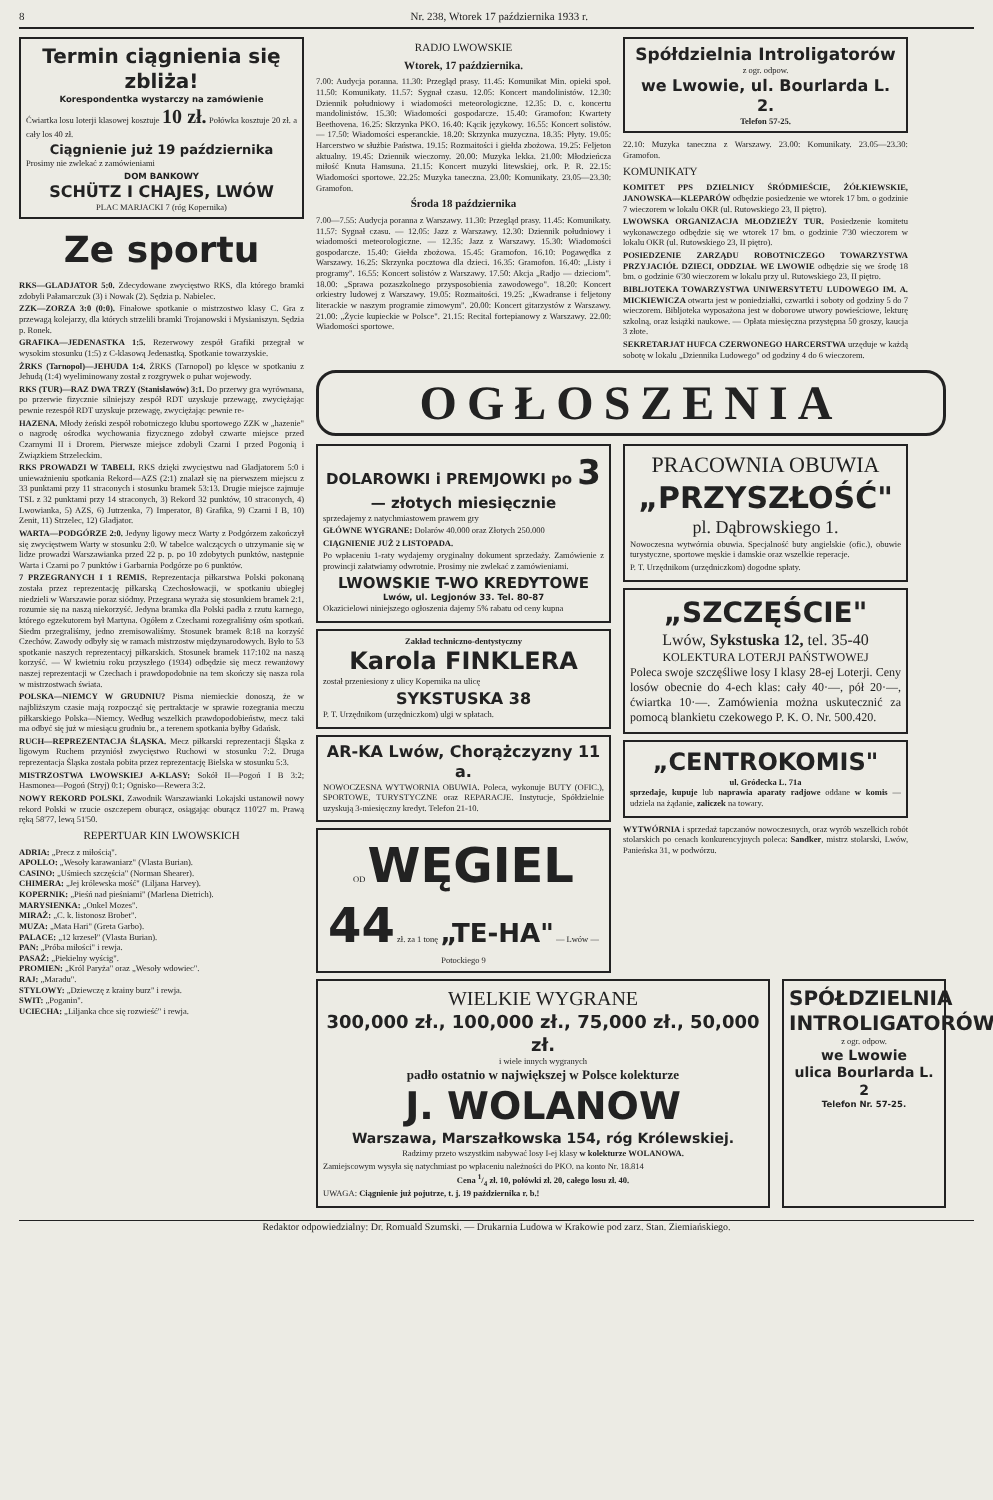8 Nr. 238, Wtorek 17 października 1933 r.
Termin ciągnienia się zbliża!
Korespondentka wystarczy na zamówienie
Ćwiartka losu loterji klasowej kosztuje 10 zł. Połówka kosztuje 20 zł. a cały los 40 zł.
Ciągnienie już 19 października
Prosimy nie zwlekać z zamówieniami
DOM BANKOWY
SCHÜTZ I CHAJES, LWÓW
PLAC MARJACKI 7 (róg Kopernika)
Ze sportu
RKS—GLADJATOR 5:0. Zdecydowane zwycięstwo RKS, dla którego bramki zdobyli Pałamarczuk (3) i Nowak (2). Sędzia p. Nabielec.
ZZK—ZORZA 3:0 (0:0). Finałowe spotkanie o mistrzostwo klasy C. Gra z przewagą kolejarzy, dla których strzelili bramki Trojanowski i Mysianiszyn. Sędzia p. Ronek.
GRAFIKA—JEDENASTKA 1:5. Rezerwowy zespół Grafiki przegrał w wysokim stosunku (1:5) z C-klasową Jedenastką. Spotkanie towarzyskie.
ŻRKS (Tarnopol)—JEHUDA 1:4. ŻRKS (Tarnopol) po klęsce w spotkaniu z Jehudą (1:4) wyeliminowany został z rozgrywek o puhar wojewody.
RKS (TUR)—RAZ DWA TRZY (Stanisławów) 3:1. Do przerwy gra wyrównana, po przerwie fizycznie silniejszy zespół RDT uzyskuje przewagę, zwyciężając pewnie rezespół RDT uzyskuje przewagę, zwyciężając pewnie re-
HAZENA. Młody żeński zespół robotniczego klubu sportowego ZZK w „hazenie" o nagrodę ośrodka wychowania fizycznego zdobył czwarte miejsce przed Czarnymi II i Drorem. Pierwsze miejsce zdobyli Czarni I przed Pogonią i Związkiem Strzeleckim.
RKS PROWADZI W TABELI. RKS dzięki zwycięstwu nad Gladjatorem 5:0 i unieważnieniu spotkania Rekord—AZS (2:1) znalazł się na pierwszem miejscu z 33 punktami przy 11 straconych i stosunku bramek 53:13. Drugie miejsce zajmuje TSL z 32 punktami przy 14 straconych, 3) Rekord 32 punktów, 10 straconych, 4) Lwowianka, 5) AZS, 6) Jutrzenka, 7) Imperator, 8) Grafika, 9) Czarni I B, 10) Zenit, 11) Strzelec, 12) Gladjator.
WARTA—PODGÓRZE 2:0. Jedyny ligowy mecz Warty z Podgórzem zakończył się zwycięstwem Warty w stosunku 2:0. W tabelce walczących o utrzymanie się w lidze prowadzi Warszawianka przed 22 p. p. po 10 zdobytych punktów, następnie Warta i Czarni po 7 punktów i Garbarnia Podgórze po 6 punktów.
7 PRZEGRANYCH I 1 REMIS. Reprezentacja piłkarstwa Polski pokonaną została przez reprezentację piłkarską Czechosłowacji, w spotkaniu ubiegłej niedzieli w Warszawie poraz siódmy. Przegrana wyraża się stosunkiem bramek 2:1, rozumie się na naszą niekorzyść. Jedyna bramka dla Polski padła z rzutu karnego, którego egzekutorem był Martyna. Ogółem z Czechami rozegraliśmy ośm spotkań. Siedm przegraliśmy, jedno zremisowaliśmy. Stosunek bramek 8:18 na korzyść Czechów. Zawody odbyły się w ramach mistrzostw międzynarodowych. Było to 53 spotkanie naszych reprezentacyj piłkarskich. Stosunek bramek 117:102 na naszą korzyść. — W kwietniu roku przyszłego (1934) odbędzie się mecz rewanżowy naszej reprezentacji w Czechach i prawdopodobnie na tem skończy się nasza rola w mistrzostwach świata.
POLSKA—NIEMCY W GRUDNIU? Pisma niemieckie donoszą, że w najbliższym czasie mają rozpocząć się pertraktacje w sprawie rozegrania meczu piłkarskiego Polska—Niemcy. Według wszelkich prawdopodobieństw, mecz taki ma odbyć się już w miesiącu grudniu br., a terenem spotkania byłby Gdańsk.
RUCH—REPREZENTACJA ŚLĄSKA. Mecz piłkarski reprezentacji Śląska z ligowym Ruchem przyniósł zwycięstwo Ruchowi w stosunku 7:2. Druga reprezentacja Śląska została pobita przez reprezentację Bielska w stosunku 5:3.
MISTRZOSTWA LWOWSKIEJ A-KLASY: Sokół II—Pogoń I B 3:2; Hasmonea—Pogoń (Stryj) 0:1; Ognisko—Rewera 3:2.
NOWY REKORD POLSKI. Zawodnik Warszawianki Lokajski ustanowił nowy rekord Polski w rzucie oszczepem oburącz, osiągając oburącz 110'27 m. Prawą ręką 58'77, lewą 51'50.
REPERTUAR KIN LWOWSKICH
ADRIA: „Precz z miłością".
APOLLO: „Wesoły karawaniarz" (Vlasta Burian).
CASINO: „Uśmiech szczęścia" (Norman Shearer).
CHIMERA: „Jej królewska mość" (Liljana Harvey).
KOPERNIK: „Pieśń nad pieśniami" (Marlena Dietrich).
MARYSIENKA: „Onkel Mozes".
MIRAŻ: „C. k. listonosz Brobet".
MUZA: „Mata Hari" (Greta Garbo).
PALACE: „12 krzeseł" (Vlasta Burian).
PAN: „Próba miłości" i rewja.
PASAŻ: „Piekielny wyścig".
PROMIEN: „Król Paryża" oraz „Wesoły wdowiec".
RAJ: „Maradu".
STYLOWY: „Dziewczę z krainy burz" i rewja.
SWIT: „Poganin".
UCIECHA: „Liljanka chce się rozwieść" i rewja.
RADJO LWOWSKIE
Wtorek, 17 października.
7.00: Audycja poranna. 11.30: Przegląd prasy. 11.45: Komunikat Min. opieki społ. 11.50: Komunikaty. 11.57: Sygnał czasu. 12.05: Koncert mandolinistów. 12.30: Dziennik południowy i wiadomości meteorologiczne. 12.35: D. c. koncertu mandolinistów. 15.30: Wiadomości gospodarcze. 15.40: Gramofon: Kwartety Beethovena. 16.25: Skrzynka PKO. 16.40: Kącik językowy. 16.55: Koncert solistów. — 17.50: Wiadomości esperanckie. 18.20: Skrzynka muzyczna. 18.35: Płyty. 19.05: Harcerstwo w służbie Państwa. 19.15: Rozmaitości i giełda zbożowa. 19.25: Feljeton aktualny. 19.45: Dziennik wieczorny. 20.00: Muzyka lekka. 21.00: Młodzieńcza miłość Knuta Hamsuna. 21.15: Koncert muzyki litewskiej, ork. P. R. 22.15: Wiadomości sportowe. 22.25: Muzyka taneczna. 23.00: Komunikaty. 23.05—23.30: Gramofon.
Środa 18 października
7.00—7.55: Audycja poranna z Warszawy. 11.30: Przegląd prasy. 11.45: Komunikaty. 11.57: Sygnał czasu. — 12.05: Jazz z Warszawy. 12.30: Dziennik południowy i wiadomości meteorologiczne. — 12.35: Jazz z Warszawy. 15.30: Wiadomości gospodarcze. 15.40: Giełda zbożowa. 15.45: Gramofon. 16.10: Pogawędka z Warszawy. 16.25: Skrzynka pocztowa dla dzieci. 16.35: Gramofon. 16.40: „Listy i programy". 16.55: Koncert solistów z Warszawy. 17.50: Akcja „Radjo — dzieciom". 18.00: „Sprawa pozaszkolnego przysposobienia zawodowego". 18.20: Koncert orkiestry ludowej z Warszawy. 19.05: Rozmaitości. 19.25: „Kwadranse i feljetony literackie w naszym programie zimowym". 20.00: Koncert gitarzystów z Warszawy. 21.00: „Życie kupieckie w Polsce". 21.15: Recital fortepianowy z Warszawy. 22.00: Wiadomości sportowe.
Spółdzielnia Introligatorów
z ogr. odpow.
we Lwowie, ul. Bourlarda L. 2.
Telefon 57-25.
22.10: Muzyka taneczna z Warszawy. 23.00: Komunikaty. 23.05—23.30: Gramofon.
KOMUNIKATY
KOMITET PPS DZIELNICY ŚRÓDMIEŚCIE, ŻÓŁKIEWSKIE, JANOWSKA—KLEPARÓW odbędzie posiedzenie we wtorek 17 bm. o godzinie 7 wieczorem w lokalu OKR (ul. Rutowskiego 23, II piętro).
LWOWSKA ORGANIZACJA MŁODZIEŻY TUR. Posiedzenie komitetu wykonawczego odbędzie się we wtorek 17 bm. o godzinie 7'30 wieczorem w lokalu OKR (ul. Rutowskiego 23, II piętro).
POSIEDZENIE ZARZĄDU ROBOTNICZEGO TOWARZYSTWA PRZYJACIÓŁ DZIECI, ODDZIAŁ WE LWOWIE odbędzie się we środę 18 bm. o godzinie 6'30 wieczorem w lokalu przy ul. Rutowskiego 23, II piętro.
BIBLJOTEKA TOWARZYSTWA UNIWERSYTETU LUDOWEGO IM. A. MICKIEWICZA otwarta jest w poniedziałki, czwartki i soboty od godziny 5 do 7 wieczorem. Bibljoteka wyposażona jest w doborowe utwory powieściowe, lekturę szkolną, oraz książki naukowe. — Opłata miesięczna przystępna 50 groszy, kaucja 3 złote.
SEKRETARJAT HUFCA CZERWONEGO HARCERSTWA urzęduje w każdą sobotę w lokalu „Dziennika Ludowego" od godziny 4 do 6 wieczorem.
OGŁOSZENIA
DOLAROWKI i PREMJOWKI po 3— złotych miesięcznie
sprzedajemy z natychmiastowem prawem gry
GŁÓWNE WYGRANE: Dolarów 40.000 oraz Złotych 250.000
CIĄGNIENIE JUŻ 2 LISTOPADA.
Po wpłaceniu 1-raty wydajemy oryginalny dokument sprzedaży. Zamówienie z prowincji załatwiamy odwrotnie. Prosimy nie zwlekać z zamówieniami.
LWOWSKIE T-WO KREDYTOWE
Lwów, ul. Legjonów 33. Tel. 80-87
Okazicielowi niniejszego ogłoszenia dajemy 5% rabatu od ceny kupna
Zakład techniczno-dentystyczny
Karola FINKLERA
został przeniesiony z ulicy Kopernika na ulicę
SYKSTUSKA 38
P. T. Urzędnikom (urzędniczkom) ulgi w spłatach.
AR-KA Lwów, Chorążczyzny 11 a.
NOWOCZESNA WYTWORNIA OBUWIA. Poleca, wykonuje BUTY (OFIC.), SPORTOWE, TURYSTYCZNE oraz REPARACJE. Instytucje, Spółdzielnie uzyskują 3-miesięczny kredyt. Telefon 21-10.
OD WĘGIEL
44 zł. za 1 tonę „TE-HA" — Lwów — Potockiego 9
PRACOWNIA OBUWIA
„PRZYSZŁOŚĆ"
pl. Dąbrowskiego 1.
Nowoczesna wytwórnia obuwia. Specjalność buty angielskie (ofic.), obuwie turystyczne, sportowe męskie i damskie oraz wszelkie reperacje.
P. T. Urzędnikom (urzędniczkom) dogodne spłaty.
„SZCZĘŚCIE"
Lwów, Sykstuska 12, tel. 35-40
KOLEKTURA LOTERJI PAŃSTWOWEJ
Poleca swoje szczęśliwe losy I klasy 28-ej Loterji. Ceny losów obecnie do 4-ech klas: cały 40·—, pół 20·—, ćwiartka 10·—. Zamówienia można uskutecznić za pomocą blankietu czekowego P. K. O. Nr. 500.420.
„CENTROKOMIS"
ul. Gródecka L. 71a
sprzedaje, kupuje lub naprawia aparaty radjowe oddane w komis — udziela na żądanie, zaliczek na towary.
WYTWÓRNIA i sprzedaż tapczanów nowoczesnych, oraz wyrób wszelkich robót stolarskich po cenach konkurencyjnych poleca: Sandker, mistrz stolarski, Lwów, Panieńska 31, w podwórzu.
WIELKIE WYGRANE
300,000 zł., 100,000 zł., 75,000 zł., 50,000 zł.
i wiele innych wygranych
padło ostatnio w największej w Polsce kolekturze
J. WOLANOW
Warszawa, Marszałkowska 154, róg Królewskiej.
Radzimy przeto wszystkim nabywać losy I-ej klasy w kolekturze WOLANOWA.
Zamiejscowym wysyła się natychmiast po wpłaceniu należności do PKO. na konto Nr. 18.814
Cena 1/4 zł. 10, połówki zł. 20, całego losu zł. 40.
UWAGA: Ciągnienie już pojutrze, t. j. 19 października r. b.!
SPÓŁDZIELNIA INTROLIGATORÓW
z ogr. odpow.
we Lwowie
ulica Bourlarda L. 2
Telefon Nr. 57-25.
Redaktor odpowiedzialny: Dr. Romuald Szumski. — Drukarnia Ludowa w Krakowie pod zarz. Stan. Ziemiańskiego.